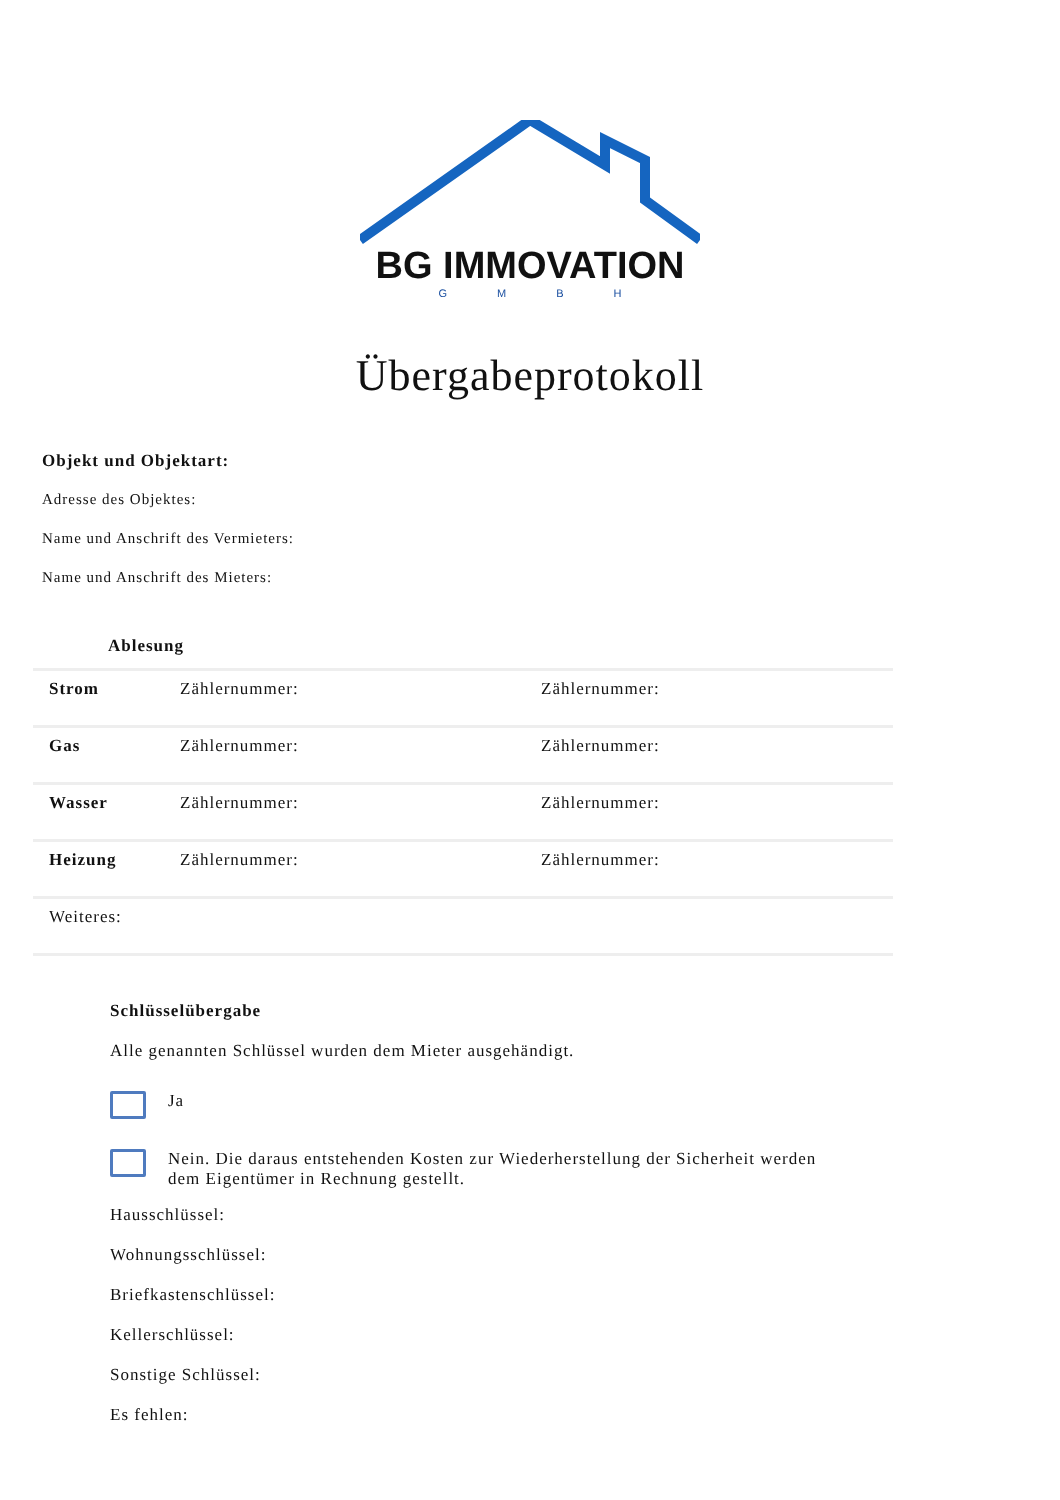BG IMMOVATION
GMBH
Übergabeprotokoll
Objekt und Objektart:
Adresse des Objektes:
Name und Anschrift des Vermieters:
Name und Anschrift des Mieters:
Ablesung
| Strom | Zählernummer: | Zählernummer: |
| Gas | Zählernummer: | Zählernummer: |
| Wasser | Zählernummer: | Zählernummer: |
| Heizung | Zählernummer: | Zählernummer: |
| Weiteres: | | |
Schlüsselübergabe
Alle genannten Schlüssel wurden dem Mieter ausgehändigt.
Ja
Nein. Die daraus entstehenden Kosten zur Wiederherstellung der Sicherheit werden
dem Eigentümer in Rechnung gestellt.
Hausschlüssel:
Wohnungsschlüssel:
Briefkastenschlüssel:
Kellerschlüssel:
Sonstige Schlüssel:
Es fehlen: